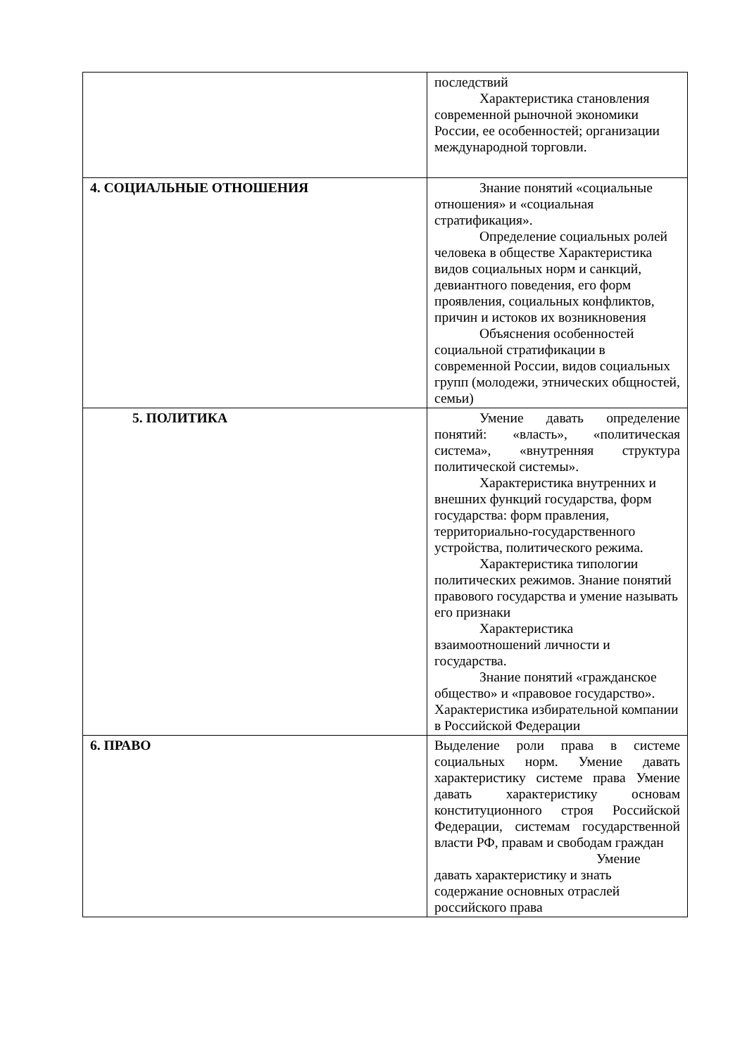| | последствий Характеристика становления современной рыночной экономики России, ее особенностей; организации международной торговли. |
| 4. СОЦИАЛЬНЫЕ ОТНОШЕНИЯ | Знание понятий «социальные отношения» и «социальная стратификация». Определение социальных ролей человека в обществе Характеристика видов социальных норм и санкций, девиантного поведения, его форм проявления, социальных конфликтов, причин и истоков их возникновения Объяснения особенностей социальной стратификации в современной России, видов социальных групп (молодежи, этнических общностей, семьи) |
| 5. ПОЛИТИКА | Умение давать определение понятий: «власть», «политическая система», «внутренняя структура политической системы». Характеристика внутренних и внешних функций государства, форм государства: форм правления, территориально-государственного устройства, политического режима. Характеристика типологии политических режимов. Знание понятий правового государства и умение называть его признаки Характеристика взаимоотношений личности и государства. Знание понятий «гражданское общество» и «правовое государство». Характеристика избирательной компании в Российской Федерации |
| 6. ПРАВО | Выделение роли права в системе социальных норм. Умение давать характеристику системе права Умение давать характеристику основам конституционного строя Российской Федерации, системам государственной власти РФ, правам и свободам граждан Умение давать характеристику и знать содержание основных отраслей российского права |